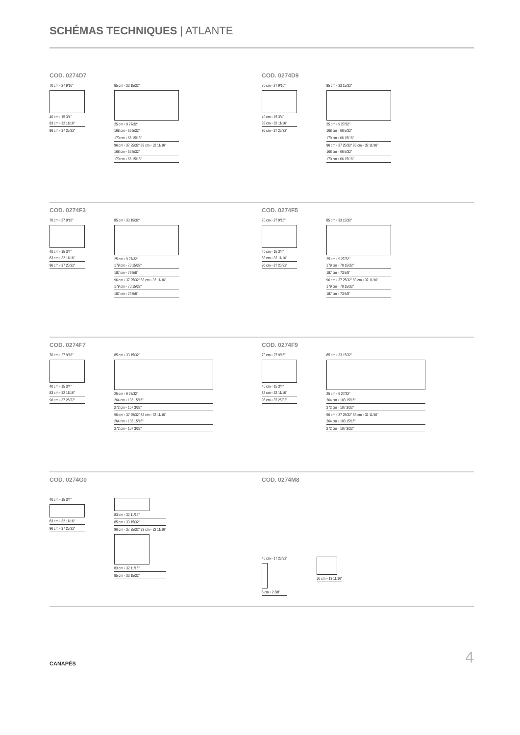SCHÉMAS TECHNIQUES | ATLANTE
COD. 0274D7
70 cm ◦ 27 9/16"
40 cm ◦ 15 3/4"
83 cm ◦ 32 11/16"
96 cm ◦ 37 25/32"
85 cm ◦ 33 15/32"
25 cm ◦ 9 27/32"
168 cm ◦ 66 5/32"
170 cm ◦ 66 15/16"
96 cm ◦ 37 25/32" 83 cm ◦ 32 11/16"
168 cm ◦ 66 5/32"
170 cm ◦ 66 15/16"
COD. 0274D9
70 cm ◦ 27 9/16"
40 cm ◦ 15 3/4"
83 cm ◦ 32 11/16"
96 cm ◦ 37 25/32"
85 cm ◦ 33 15/32"
25 cm ◦ 9 27/32"
168 cm ◦ 66 5/32"
170 cm ◦ 66 15/16"
96 cm ◦ 37 25/32" 83 cm ◦ 32 11/16"
168 cm ◦ 66 5/32"
170 cm ◦ 66 15/16"
COD. 0274F3
70 cm ◦ 27 9/16"
40 cm ◦ 15 3/4"
83 cm ◦ 32 11/16"
96 cm ◦ 37 25/32"
85 cm ◦ 33 15/32"
25 cm ◦ 9 27/32"
179 cm ◦ 70 15/32"
187 cm ◦ 73 5/8"
96 cm ◦ 37 25/32" 83 cm ◦ 32 11/16"
179 cm ◦ 70 15/32"
187 cm ◦ 73 5/8"
COD. 0274F5
70 cm ◦ 27 9/16"
40 cm ◦ 15 3/4"
83 cm ◦ 32 11/16"
96 cm ◦ 37 25/32"
85 cm ◦ 33 15/32"
25 cm ◦ 9 27/32"
179 cm ◦ 70 15/32"
187 cm ◦ 73 5/8"
96 cm ◦ 37 25/32" 83 cm ◦ 32 11/16"
179 cm ◦ 70 15/32"
187 cm ◦ 73 5/8"
COD. 0274F7
70 cm ◦ 27 9/16"
40 cm ◦ 15 3/4"
83 cm ◦ 32 11/16"
96 cm ◦ 37 25/32"
85 cm ◦ 33 15/32"
25 cm ◦ 9 27/32"
264 cm ◦ 103 15/16"
272 cm ◦ 107 3/32"
96 cm ◦ 37 25/32" 83 cm ◦ 32 11/16"
264 cm ◦ 103 15/16"
272 cm ◦ 107 3/32"
COD. 0274F9
70 cm ◦ 27 9/16"
40 cm ◦ 15 3/4"
83 cm ◦ 32 11/16"
96 cm ◦ 37 25/32"
85 cm ◦ 33 15/32"
25 cm ◦ 9 27/32"
264 cm ◦ 103 15/16"
272 cm ◦ 107 3/32"
96 cm ◦ 37 25/32" 83 cm ◦ 32 11/16"
264 cm ◦ 103 15/16"
272 cm ◦ 107 3/32"
COD. 0274G0
40 cm ◦ 15 3/4"
83 cm ◦ 32 11/16"
96 cm ◦ 37 25/32"
83 cm ◦ 32 11/16"
85 cm ◦ 33 15/32"
96 cm ◦ 37 25/32" 83 cm ◦ 32 11/16"
83 cm ◦ 32 11/16"
85 cm ◦ 33 15/32"
COD. 0274M8
45 cm ◦ 17 23/32"
6 cm ◦ 2 3/8"
50 cm ◦ 19 11/16"
CANAPÉS 4